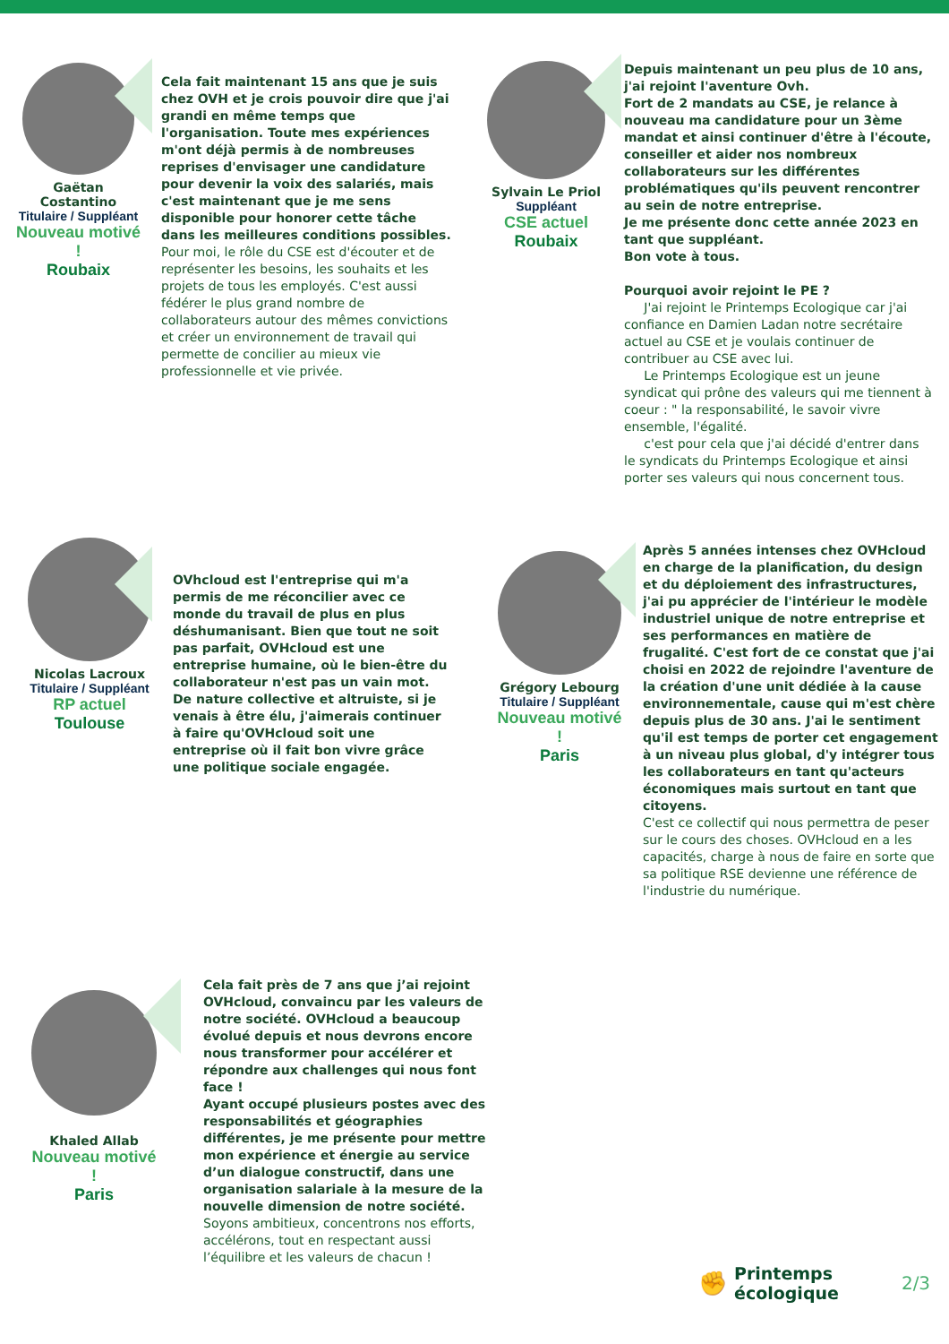Gaëtan Costantino
Titulaire / Suppléant
Nouveau motivé !
Roubaix
Cela fait maintenant 15 ans que je suis chez OVH et je crois pouvoir dire que j'ai grandi en même temps que l'organisation. Toute mes expériences m'ont déjà permis à de nombreuses reprises d'envisager une candidature pour devenir la voix des salariés, mais c'est maintenant que je me sens disponible pour honorer cette tâche dans les meilleures conditions possibles.
Pour moi, le rôle du CSE est d'écouter et de représenter les besoins, les souhaits et les projets de tous les employés. C'est aussi fédérer le plus grand nombre de collaborateurs autour des mêmes convictions et créer un environnement de travail qui permette de concilier au mieux vie professionnelle et vie privée.
Sylvain Le Priol
Suppléant
CSE actuel
Roubaix
Depuis maintenant un peu plus de 10 ans, j'ai rejoint l'aventure Ovh.
Fort de 2 mandats au CSE, je relance à nouveau ma candidature pour un 3ème mandat et ainsi continuer d'être à l'écoute, conseiller et aider nos nombreux collaborateurs sur les différentes problématiques qu'ils peuvent rencontrer au sein de notre entreprise.
Je me présente donc cette année 2023 en tant que suppléant.
Bon vote à tous.
Pourquoi avoir rejoint le PE ?
J'ai rejoint le Printemps Ecologique car j'ai confiance en Damien Ladan notre secrétaire actuel au CSE et je voulais continuer de contribuer au CSE avec lui.
Le Printemps Ecologique est un jeune syndicat qui prône des valeurs qui me tiennent à coeur : " la responsabilité, le savoir vivre ensemble, l'égalité.
c'est pour cela que j'ai décidé d'entrer dans le syndicats du Printemps Ecologique et ainsi porter ses valeurs qui nous concernent tous.
Nicolas Lacroux
Titulaire / Suppléant
RP actuel
Toulouse
OVhcloud est l'entreprise qui m'a permis de me réconcilier avec ce monde du travail de plus en plus déshumanisant. Bien que tout ne soit pas parfait, OVHcloud est une entreprise humaine, où le bien-être du collaborateur n'est pas un vain mot.
De nature collective et altruiste, si je venais à être élu, j'aimerais continuer à faire qu'OVHcloud soit une entreprise où il fait bon vivre grâce une politique sociale engagée.
Grégory Lebourg
Titulaire / Suppléant
Nouveau motivé !
Paris
Après 5 années intenses chez OVHcloud en charge de la planification, du design et du déploiement des infrastructures, j'ai pu apprécier de l'intérieur le modèle industriel unique de notre entreprise et ses performances en matière de frugalité. C'est fort de ce constat que j'ai choisi en 2022 de rejoindre l'aventure de la création d'une unit dédiée à la cause environnementale, cause qui m'est chère depuis plus de 30 ans. J'ai le sentiment qu'il est temps de porter cet engagement à un niveau plus global, d'y intégrer tous les collaborateurs en tant qu'acteurs économiques mais surtout en tant que citoyens.
C'est ce collectif qui nous permettra de peser sur le cours des choses. OVHcloud en a les capacités, charge à nous de faire en sorte que sa politique RSE devienne une référence de l'industrie du numérique.
Khaled Allab
Nouveau motivé !
Paris
Cela fait près de 7 ans que j’ai rejoint OVHcloud, convaincu par les valeurs de notre société. OVHcloud a beaucoup évolué depuis et nous devrons encore nous transformer pour accélérer et répondre aux challenges qui nous font face !
Ayant occupé plusieurs postes avec des responsabilités et géographies différentes, je me présente pour mettre mon expérience et énergie au service d’un dialogue constructif, dans une organisation salariale à la mesure de la nouvelle dimension de notre société.
Soyons ambitieux, concentrons nos efforts, accélérons, tout en respectant aussi l’équilibre et les valeurs de chacun !
✊
Printemps
écologique
2/3